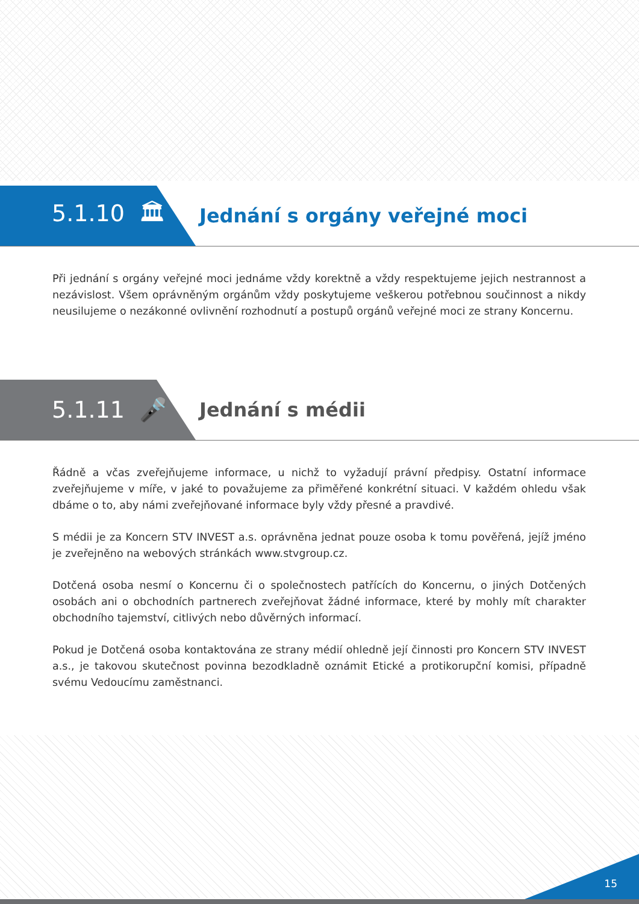5.1.10 🏛
Jednání s orgány veřejné moci
Při jednání s orgány veřejné moci jednáme vždy korektně a vždy respektujeme jejich nestrannost a nezávislost. Všem oprávněným orgánům vždy poskytujeme veškerou potřebnou součinnost a nikdy neusilujeme o nezákonné ovlivnění rozhodnutí a postupů orgánů veřejné moci ze strany Koncernu.
5.1.11 🎤
Jednání s médii
Řádně a včas zveřejňujeme informace, u nichž to vyžadují právní předpisy. Ostatní informace zveřejňujeme v míře, v jaké to považujeme za přiměřené konkrétní situaci. V každém ohledu však dbáme o to, aby námi zveřejňované informace byly vždy přesné a pravdivé.
S médii je za Koncern STV INVEST a.s. oprávněna jednat pouze osoba k tomu pověřená, jejíž jméno je zveřejněno na webových stránkách www.stvgroup.cz.
Dotčená osoba nesmí o Koncernu či o společnostech patřících do Koncernu, o jiných Dotčených osobách ani o obchodních partnerech zveřejňovat žádné informace, které by mohly mít charakter obchodního tajemství, citlivých nebo důvěrných informací.
Pokud je Dotčená osoba kontaktována ze strany médií ohledně její činnosti pro Koncern STV INVEST a.s., je takovou skutečnost povinna bezodkladně oznámit Etické a protikorupční komisi, případně svému Vedoucímu zaměstnanci.
15